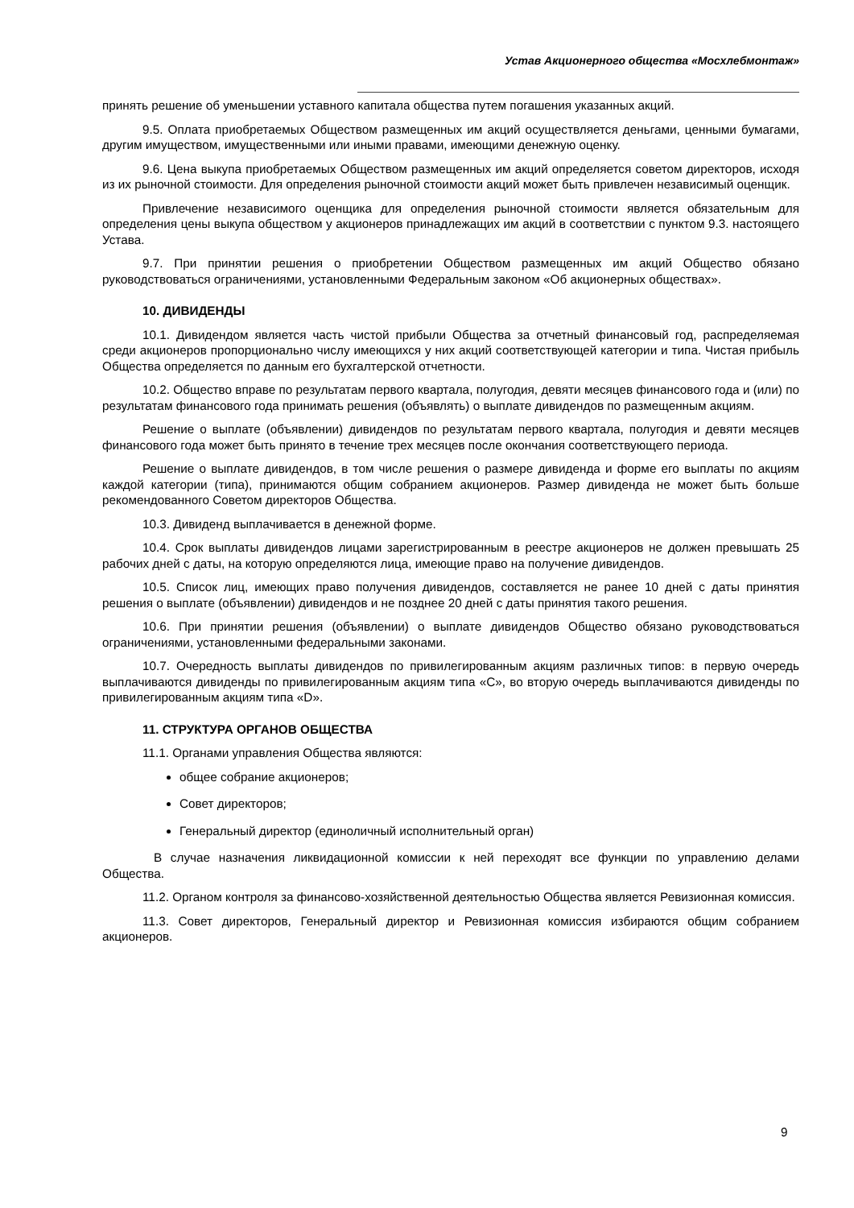Устав Акционерного общества «Мосхлебмонтаж»
принять решение об уменьшении уставного капитала общества путем погашения указанных акций.
9.5. Оплата приобретаемых Обществом размещенных им акций осуществляется деньгами, ценными бумагами, другим имуществом, имущественными или иными правами, имеющими денежную оценку.
9.6. Цена выкупа приобретаемых Обществом размещенных им акций определяется советом директоров, исходя из их рыночной стоимости. Для определения рыночной стоимости акций может быть привлечен независимый оценщик.
Привлечение независимого оценщика для определения рыночной стоимости является обязательным для определения цены выкупа обществом у акционеров принадлежащих им акций в соответствии с пунктом 9.3. настоящего Устава.
9.7. При принятии решения о приобретении Обществом размещенных им акций Общество обязано руководствоваться ограничениями, установленными Федеральным законом «Об акционерных обществах».
10. ДИВИДЕНДЫ
10.1. Дивидендом является часть чистой прибыли Общества за отчетный финансовый год, распределяемая среди акционеров пропорционально числу имеющихся у них акций соответствующей категории и типа. Чистая прибыль Общества определяется по данным его бухгалтерской отчетности.
10.2. Общество вправе по результатам первого квартала, полугодия, девяти месяцев финансового года и (или) по результатам финансового года принимать решения (объявлять) о выплате дивидендов по размещенным акциям.
Решение о выплате (объявлении) дивидендов по результатам первого квартала, полугодия и девяти месяцев финансового года может быть принято в течение трех месяцев после окончания соответствующего периода.
Решение о выплате дивидендов, в том числе решения о размере дивиденда и форме его выплаты по акциям каждой категории (типа), принимаются общим собранием акционеров. Размер дивиденда не может быть больше рекомендованного Советом директоров Общества.
10.3. Дивиденд выплачивается в денежной форме.
10.4. Срок выплаты дивидендов лицами зарегистрированным в реестре акционеров не должен превышать 25 рабочих дней с даты, на которую определяются лица, имеющие право на получение дивидендов.
10.5. Список лиц, имеющих право получения дивидендов, составляется не ранее 10 дней с даты принятия решения о выплате (объявлении) дивидендов и не позднее 20 дней с даты принятия такого решения.
10.6. При принятии решения (объявлении) о выплате дивидендов Общество обязано руководствоваться ограничениями, установленными федеральными законами.
10.7. Очередность выплаты дивидендов по привилегированным акциям различных типов: в первую очередь выплачиваются дивиденды по привилегированным акциям типа «С», во вторую очередь выплачиваются дивиденды по привилегированным акциям типа «D».
11. СТРУКТУРА ОРГАНОВ ОБЩЕСТВА
11.1. Органами управления Общества являются:
общее собрание акционеров;
Совет директоров;
Генеральный директор (единоличный исполнительный орган)
В случае назначения ликвидационной комиссии к ней переходят все функции по управлению делами Общества.
11.2. Органом контроля за финансово-хозяйственной деятельностью Общества является Ревизионная комиссия.
11.3. Совет директоров, Генеральный директор и Ревизионная комиссия избираются общим собранием акционеров.
9